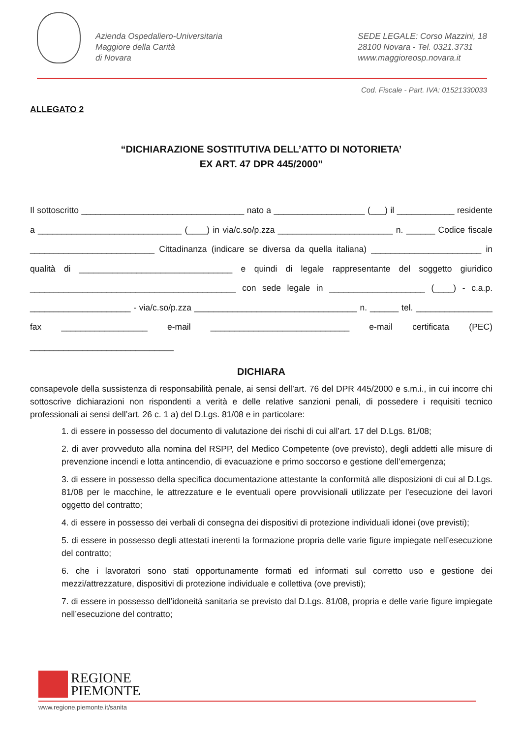Azienda Ospedaliero-Universitaria
Maggiore della Carità
di Novara
SEDE LEGALE: Corso Mazzini, 18
28100 Novara - Tel. 0321.3731
www.maggioreosp.novara.it
Cod. Fiscale - Part. IVA: 01521330033
ALLEGATO 2
“DICHIARAZIONE SOSTITUTIVA DELL’ATTO DI NOTORIETA’
EX ART. 47 DPR 445/2000”
Il sottoscritto __________________________________ nato a ___________________ (___) il ____________ residente a ______________________________ (____) in via/c.so/p.zza ________________________ n. ______ Codice fiscale __________________________ Cittadinanza (indicare se diversa da quella italiana) _______________________ in qualità di ________________________________ e quindi di legale rappresentante del soggetto giuridico ___________________________________________ con sede legale in ____________________ (____) - c.a.p. _____________________ - via/c.so/p.zza __________________________________ n. ______ tel. ________________ fax __________________ e-mail _____________________________ e-mail certificata (PEC) ______________________________
DICHIARA
consapevole della sussistenza di responsabilità penale, ai sensi dell’art. 76 del DPR 445/2000 e s.m.i., in cui incorre chi sottoscrive dichiarazioni non rispondenti a verità e delle relative sanzioni penali, di possedere i requisiti tecnico professionali ai sensi dell’art. 26 c. 1 a) del D.Lgs. 81/08 e in particolare:
1. di essere in possesso del documento di valutazione dei rischi di cui all’art. 17 del D.Lgs. 81/08;
2. di aver provveduto alla nomina del RSPP, del Medico Competente (ove previsto), degli addetti alle misure di prevenzione incendi e lotta antincendio, di evacuazione e primo soccorso e gestione dell’emergenza;
3. di essere in possesso della specifica documentazione attestante la conformità alle disposizioni di cui al D.Lgs. 81/08 per le macchine, le attrezzature e le eventuali opere provvisionali utilizzate per l’esecuzione dei lavori oggetto del contratto;
4. di essere in possesso dei verbali di consegna dei dispositivi di protezione individuali idonei (ove previsti);
5. di essere in possesso degli attestati inerenti la formazione propria delle varie figure impiegate nell’esecuzione del contratto;
6. che i lavoratori sono stati opportunamente formati ed informati sul corretto uso e gestione dei mezzi/attrezzature, dispositivi di protezione individuale e collettiva (ove previsti);
7. di essere in possesso dell’idoneità sanitaria se previsto dal D.Lgs. 81/08, propria e delle varie figure impiegate nell’esecuzione del contratto;
REGIONE
PIEMONTE
www.regione.piemonte.it/sanita